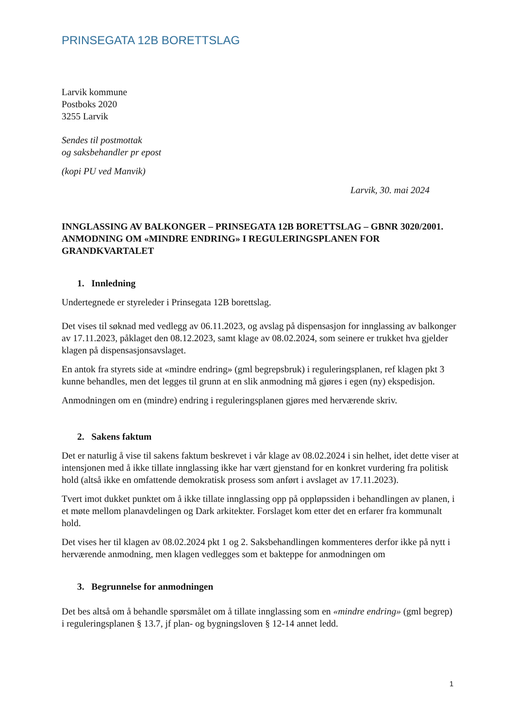PRINSEGATA 12B BORETTSLAG
Larvik kommune
Postboks 2020
3255 Larvik
Sendes til postmottak
og saksbehandler pr epost
(kopi PU ved Manvik)
Larvik, 30. mai 2024
INNGLASSING AV BALKONGER – PRINSEGATA 12B BORETTSLAG – GBNR 3020/2001. ANMODNING OM «MINDRE ENDRING» I REGULERINGSPLANEN FOR GRANDKVARTALET
1. Innledning
Undertegnede er styreleder i Prinsegata 12B borettslag.
Det vises til søknad med vedlegg av 06.11.2023, og avslag på dispensasjon for innglassing av balkonger av 17.11.2023, påklaget den 08.12.2023, samt klage av 08.02.2024, som seinere er trukket hva gjelder klagen på dispensasjonsavslaget.
En antok fra styrets side at «mindre endring» (gml begrepsbruk) i reguleringsplanen, ref klagen pkt 3 kunne behandles, men det legges til grunn at en slik anmodning må gjøres i egen (ny) ekspedisjon.
Anmodningen om en (mindre) endring i reguleringsplanen gjøres med herværende skriv.
2. Sakens faktum
Det er naturlig å vise til sakens faktum beskrevet i vår klage av 08.02.2024 i sin helhet, idet dette viser at intensjonen med å ikke tillate innglassing ikke har vært gjenstand for en konkret vurdering fra politisk hold (altså ikke en omfattende demokratisk prosess som anført i avslaget av 17.11.2023).
Tvert imot dukket punktet om å ikke tillate innglassing opp på oppløpssiden i behandlingen av planen, i et møte mellom planavdelingen og Dark arkitekter. Forslaget kom etter det en erfarer fra kommunalt hold.
Det vises her til klagen av 08.02.2024 pkt 1 og 2. Saksbehandlingen kommenteres derfor ikke på nytt i herværende anmodning, men klagen vedlegges som et bakteppe for anmodningen om
3. Begrunnelse for anmodningen
Det bes altså om å behandle spørsmålet om å tillate innglassing som en «mindre endring» (gml begrep) i reguleringsplanen § 13.7, jf plan- og bygningsloven § 12-14 annet ledd.
1